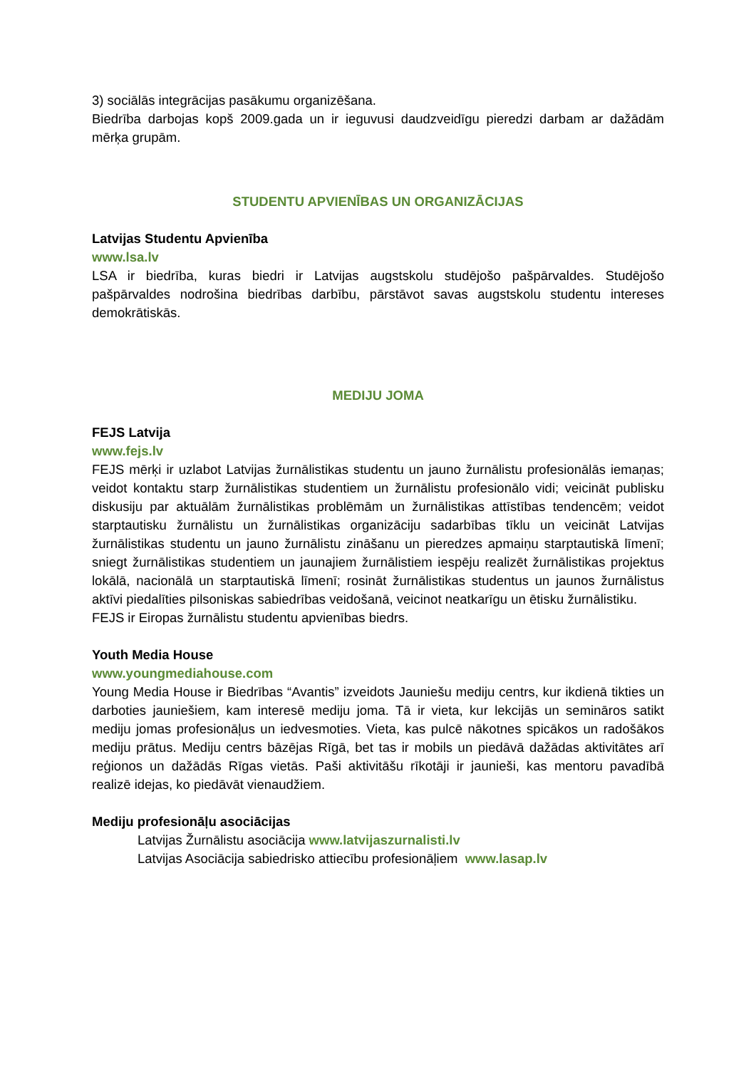3) sociālās integrācijas pasākumu organizēšana.
Biedrība darbojas kopš 2009.gada un ir ieguvusi daudzveidīgu pieredzi darbam ar dažādām mērķa grupām.
STUDENTU APVIENĪBAS UN ORGANIZĀCIJAS
Latvijas Studentu Apvienība
www.lsa.lv
LSA ir biedrība, kuras biedri ir Latvijas augstskolu studējošo pašpārvaldes. Studējošo pašpārvaldes nodrošina biedrības darbību, pārstāvot savas augstskolu studentu intereses demokrātiskās.
MEDIJU JOMA
FEJS Latvija
www.fejs.lv
FEJS mērķi ir uzlabot Latvijas žurnālistikas studentu un jauno žurnālistu profesionālās iemaņas; veidot kontaktu starp žurnālistikas studentiem un žurnālistu profesionālo vidi; veicināt publisku diskusiju par aktuālām žurnālistikas problēmām un žurnālistikas attīstības tendencēm; veidot starptautisku žurnālistu un žurnālistikas organizāciju sadarbības tīklu un veicināt Latvijas žurnālistikas studentu un jauno žurnālistu zināšanu un pieredzes apmaiņu starptautiskā līmenī; sniegt žurnālistikas studentiem un jaunajiem žurnālistiem iespēju realizēt žurnālistikas projektus lokālā, nacionālā un starptautiskā līmenī; rosināt žurnālistikas studentus un jaunos žurnālistus aktīvi piedalīties pilsoniskas sabiedrības veidošanā, veicinot neatkarīgu un ētisku žurnālistiku.
FEJS ir Eiropas žurnālistu studentu apvienības biedrs.
Youth Media House
www.youngmediahouse.com
Young Media House ir Biedrības “Avantis” izveidots Jauniešu mediju centrs, kur ikdienā tikties un darboties jauniešiem, kam interesē mediju joma. Tā ir vieta, kur lekcijās un semināros satikt mediju jomas profesionāļus un iedvesmoties. Vieta, kas pulcē nākotnes spicākos un radošākos mediju prātus. Mediju centrs bāzējas Rīgā, bet tas ir mobils un piedāvā dažādas aktivitātes arī reģionos un dažādās Rīgas vietās. Paši aktivitāšu rīkotāji ir jaunieši, kas mentoru pavadībā realizē idejas, ko piedāvāt vienaudžiem.
Mediju profesionāļu asociācijas
Latvijas Žurnālistu asociācija www.latvijaszurnalisti.lv
Latvijas Asociācija sabiedrisko attiecību profesionāļiem www.lasap.lv